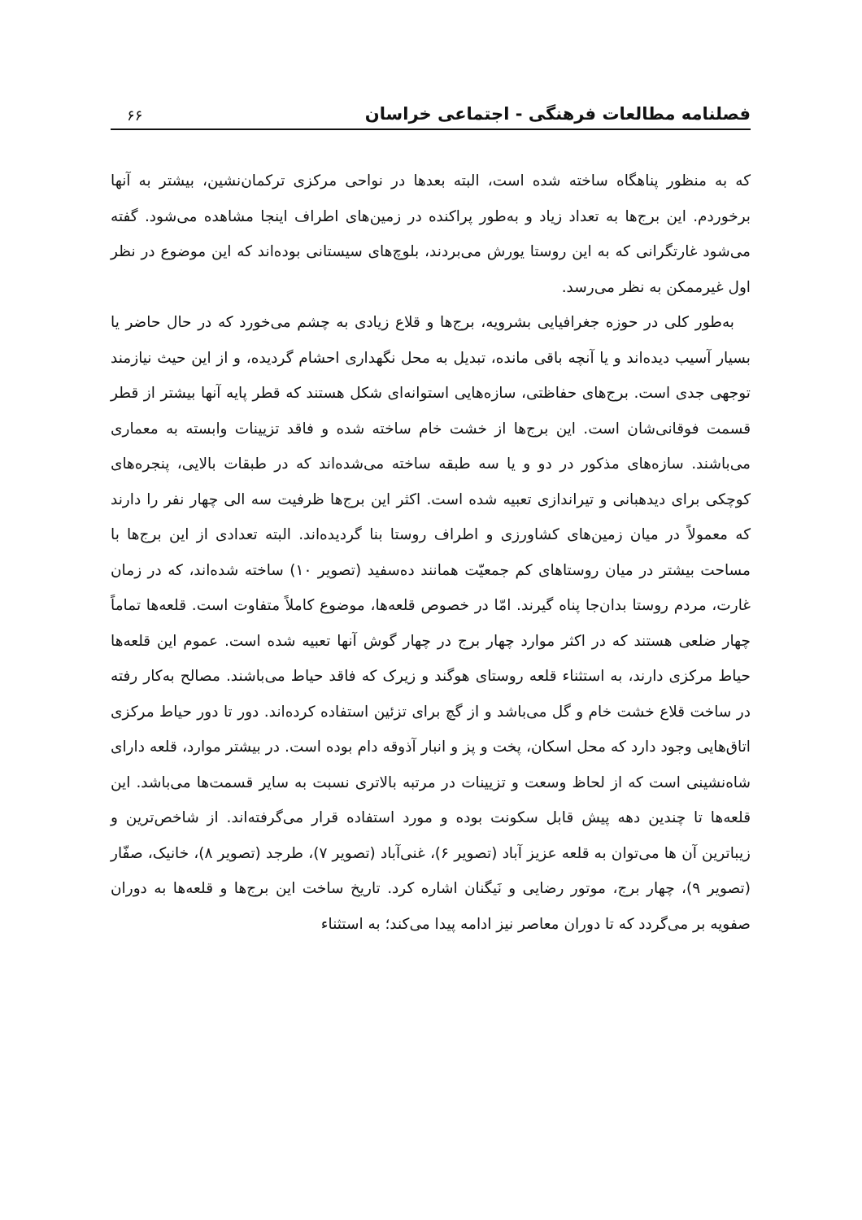فصلنامه مطالعات فرهنگی - اجتماعی خراسان ۶۶
که به منظور پناهگاه ساخته شده است، البته بعدها در نواحی مرکزی ترکمان‌نشین، بیشتر به آنها برخوردم. این برج‌ها به تعداد زیاد و به‌طور پراکنده در زمین‌های اطراف اینجا مشاهده می‌شود. گفته می‌شود غارتگرانی که به این روستا یورش می‌بردند، بلوچ‌های سیستانی بوده‌اند که این موضوع در نظر اول غیرممکن به نظر می‌رسد.
به‌طور کلی در حوزه جغرافیایی بشرویه، برج‌ها و قلاع زیادی به چشم می‌خورد که در حال حاضر یا بسیار آسیب دیده‌اند و یا آنچه باقی مانده، تبدیل به محل نگهداری احشام گردیده، و از این حیث نیازمند توجهی جدی است. برج‌های حفاظتی، سازه‌هایی استوانه‌ای شکل هستند که قطر پایه آنها بیشتر از قطر قسمت فوقانی‌شان است. این برج‌ها از خشت خام ساخته شده و فاقد تزیینات وابسته به معماری می‌باشند. سازه‌های مذکور در دو و یا سه طبقه ساخته می‌شده‌اند که در طبقات بالایی، پنجره‌های کوچکی برای دیدهبانی و تیراندازی تعبیه شده است. اکثر این برج‌ها ظرفیت سه الی چهار نفر را دارند که معمولاً در میان زمین‌های کشاورزی و اطراف روستا بنا گردیده‌اند. البته تعدادی از این برج‌ها با مساحت بیشتر در میان روستاهای کم جمعیّت همانند ده‌سفید (تصویر ۱۰) ساخته شده‌اند، که در زمان غارت، مردم روستا بدان‌جا پناه گیرند. امّا در خصوص قلعه‌ها، موضوع کاملاً متفاوت است. قلعه‌ها تماماً چهار ضلعی هستند که در اکثر موارد چهار برج در چهار گوش آنها تعبیه شده است. عموم این قلعه‌ها حیاط مرکزی دارند، به استثناء قلعه روستای هوگند و زیرک که فاقد حیاط می‌باشند. مصالح به‌کار رفته در ساخت قلاع خشت خام و گل می‌باشد و از گچ برای تزئین استفاده کرده‌اند. دور تا دور حیاط مرکزی اتاق‌هایی وجود دارد که محل اسکان، پخت و پز و انبار آذوقه دام بوده است. در بیشتر موارد، قلعه دارای شاه‌نشینی است که از لحاظ وسعت و تزیینات در مرتبه بالاتری نسبت به سایر قسمت‌ها می‌باشد. این قلعه‌ها تا چندین دهه پیش قابل سکونت بوده و مورد استفاده قرار می‌گرفته‌اند. از شاخص‌ترین و زیباترین آن ها می‌توان به قلعه عزیز آباد (تصویر ۶)، غنی‌آباد (تصویر ۷)، طرجد (تصویر ۸)، خانیک، صفّار (تصویر ۹)، چهار برج، موتور رضایی و نَیگنان اشاره کرد. تاریخ ساخت این برج‌ها و قلعه‌ها به دوران صفویه بر می‌گردد که تا دوران معاصر نیز ادامه پیدا می‌کند؛ به استثناء